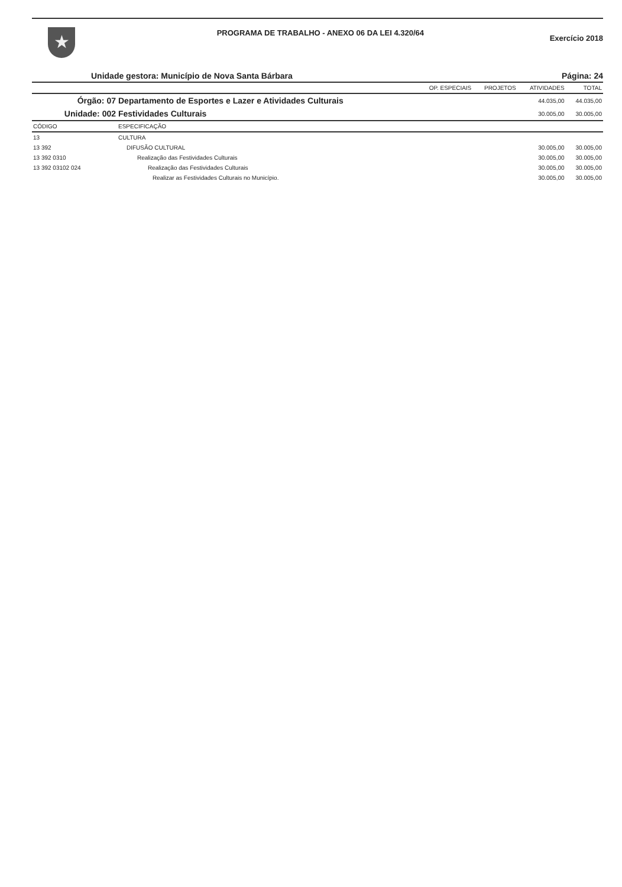★
PROGRAMA DE TRABALHO - ANEXO 06 DA LEI 4.320/64
Exercício 2018
Unidade gestora: Município de Nova Santa Bárbara Página: 24
| | | OP. ESPECIAIS | PROJETOS | ATIVIDADES | TOTAL |
| --- | --- | --- | --- | --- | --- |
| Órgão: 07 | Departamento de Esportes e Lazer e Atividades Culturais | | | 44.035,00 | 44.035,00 |
| Unidade: 002 | Festividades Culturais | | | 30.005,00 | 30.005,00 |
| CÓDIGO | ESPECIFICAÇÃO | | | | |
| 13 | CULTURA | | | | |
| 13 392 | DIFUSÃO CULTURAL | | | 30.005,00 | 30.005,00 |
| 13 392 0310 | Realização das Festividades Culturais | | | 30.005,00 | 30.005,00 |
| 13 392 03102 024 | Realização das Festividades Culturais | | | 30.005,00 | 30.005,00 |
| | Realizar as Festividades Culturais no Município. | | | 30.005,00 | 30.005,00 |